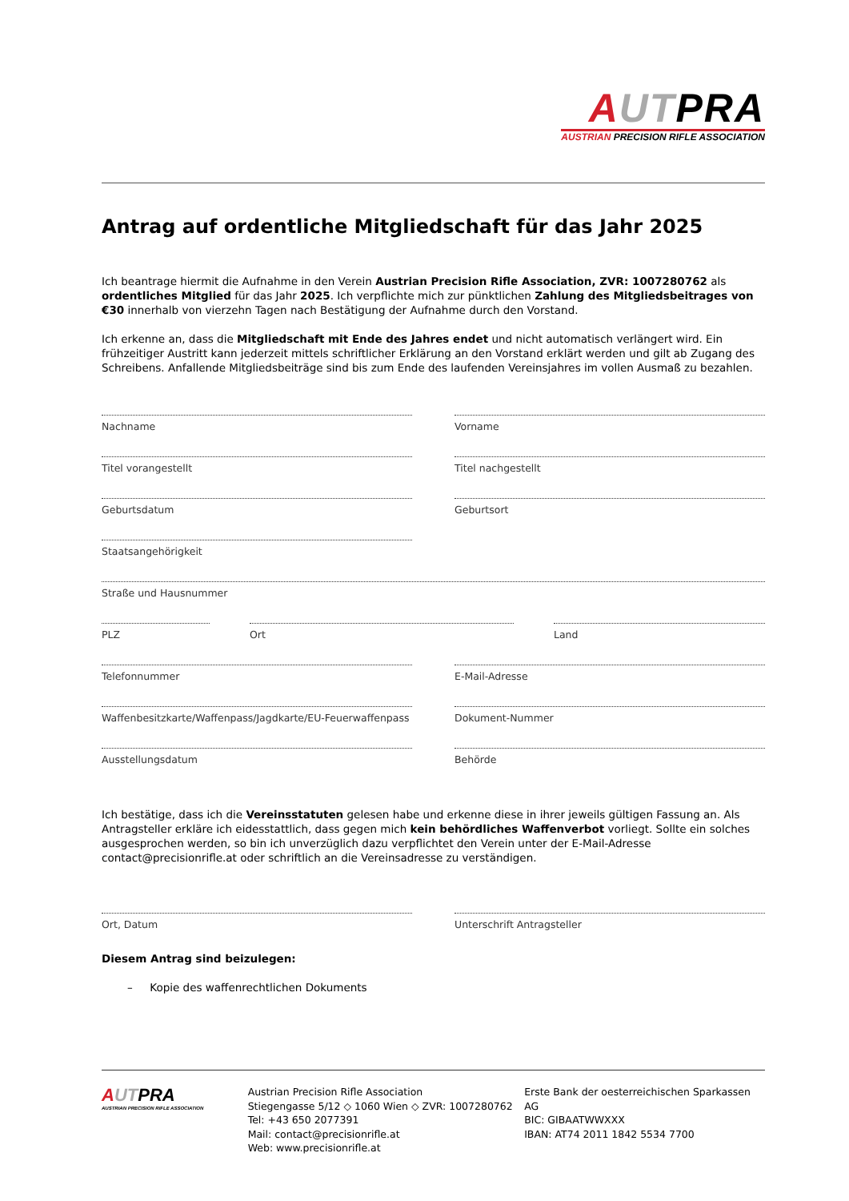AUT PRA
AUSTRIAN PRECISION RIFLE ASSOCIATION
Antrag auf ordentliche Mitgliedschaft für das Jahr 2025
Ich beantrage hiermit die Aufnahme in den Verein Austrian Precision Rifle Association, ZVR: 1007280762 als ordentliches Mitglied für das Jahr 2025. Ich verpflichte mich zur pünktlichen Zahlung des Mitgliedsbeitrages von €30 innerhalb von vierzehn Tagen nach Bestätigung der Aufnahme durch den Vorstand.
Ich erkenne an, dass die Mitgliedschaft mit Ende des Jahres endet und nicht automatisch verlängert wird. Ein frühzeitiger Austritt kann jederzeit mittels schriftlicher Erklärung an den Vorstand erklärt werden und gilt ab Zugang des Schreibens. Anfallende Mitgliedsbeiträge sind bis zum Ende des laufenden Vereinsjahres im vollen Ausmaß zu bezahlen.
Nachname Vorname
Titel vorangestellt Titel nachgestellt
Geburtsdatum Geburtsort
Staatsangehörigkeit
Straße und Hausnummer
PLZ Ort Land
Telefonnummer E-Mail-Adresse
Waffenbesitzkarte/Waffenpass/Jagdkarte/EU-Feuerwaffenpass
Dokument-Nummer
Ausstellungsdatum Behörde
Ich bestätige, dass ich die Vereinsstatuten gelesen habe und erkenne diese in ihrer jeweils gültigen Fassung an. Als Antragsteller erkläre ich eidesstattlich, dass gegen mich kein behördliches Waffenverbot vorliegt. Sollte ein solches ausgesprochen werden, so bin ich unverzüglich dazu verpflichtet den Verein unter der E-Mail-Adresse contact@precisionrifle.at oder schriftlich an die Vereinsadresse zu verständigen.
Ort, Datum Unterschrift Antragsteller
Diesem Antrag sind beizulegen:
– Kopie des waffenrechtlichen Dokuments
AUT PRA
AUSTRIAN PRECISION RIFLE ASSOCIATION
Austrian Precision Rifle Association
Stiegengasse 5/12 ◇ 1060 Wien ◇ ZVR: 1007280762
Tel: +43 650 2077391
Mail: contact@precisionrifle.at
Web: www.precisionrifle.at
Erste Bank der oesterreichischen Sparkassen AG
BIC: GIBAATWWXXX
IBAN: AT74 2011 1842 5534 7700